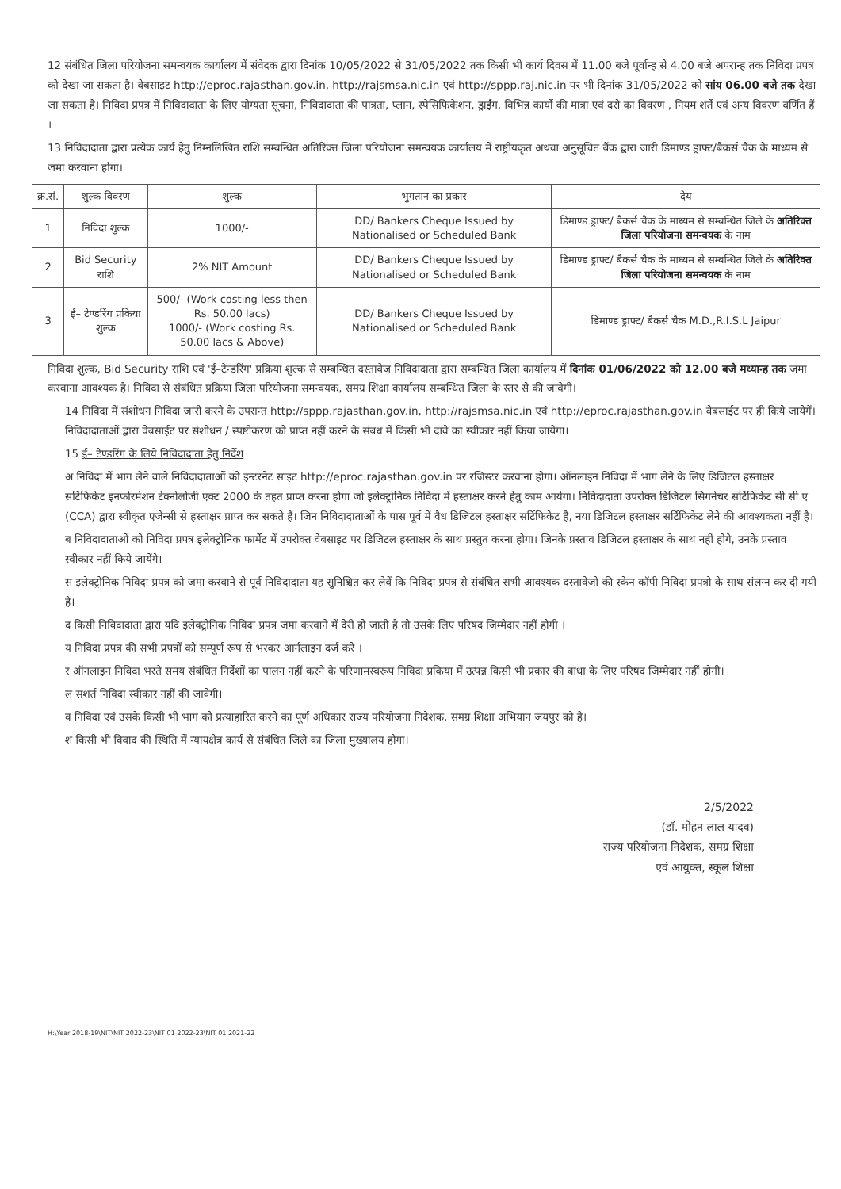12 संबंधित जिला परियोजना समन्वयक कार्यालय में संवेदक द्वारा दिनांक 10/05/2022 से 31/05/2022 तक किसी भी कार्य दिवस में 11.00 बजे पूर्वान्ह से 4.00 बजे अपरान्ह तक निविदा प्रपत्र को देखा जा सकता है। वेबसाइट http://eproc.rajasthan.gov.in, http://rajsmsa.nic.in एवं http://sppp.raj.nic.in पर भी दिनांक 31/05/2022 को सांय 06.00 बजे तक देखा जा सकता है। निविदा प्रपत्र में निविदादाता के लिए योग्यता सूचना, निविदादाता की पात्रता, प्लान, स्पेसिफिकेशन, ड्राईंग, विभिन्न कार्यो की मात्रा एवं दरो का विवरण , नियम शर्ते एवं अन्य विवरण वर्णित हैं ।
13 निविदादाता द्वारा प्रत्येक कार्य हेतु निम्नलिखित राशि सम्बन्धित अतिरिक्त जिला परियोजना समन्वयक कार्यालय में राष्ट्रीयकृत अथवा अनुसूचित बैंक द्वारा जारी डिमाण्ड ड्राफ्ट/बैकर्स चैक के माध्यम से जमा करवाना होगा।
| क्र.सं. | शुल्क विवरण | शुल्क | भुगतान का प्रकार | देय |
| --- | --- | --- | --- | --- |
| 1 | निविदा शुल्क | 1000/- | DD/ Bankers Cheque Issued by Nationalised or Scheduled Bank | डिमाण्ड ड्राफ्ट/ बैकर्स चैक के माध्यम से सम्बन्धित जिले के अतिरिक्त जिला परियोजना समन्वयक के नाम |
| 2 | Bid Security राशि | 2% NIT Amount | DD/ Bankers Cheque Issued by Nationalised or Scheduled Bank | डिमाण्ड ड्राफ्ट/ बैकर्स चैक के माध्यम से सम्बन्धित जिले के अतिरिक्त जिला परियोजना समन्वयक के नाम |
| 3 | ई– टेण्डरिंग प्रकिया शुल्क | 500/- (Work costing less then Rs. 50.00 lacs) 1000/- (Work costing Rs. 50.00 lacs & Above) | DD/ Bankers Cheque Issued by Nationalised or Scheduled Bank | डिमाण्ड ड्राफ्ट/ बैकर्स चैक M.D.,R.I.S.L Jaipur |
निविदा शुल्क, Bid Security राशि एवं 'ई–टेन्डरिंग' प्रक्रिया शुल्क से सम्बन्धित दस्तावेज निविदादाता द्वारा सम्बन्धित जिला कार्यालय में दिनांक 01/06/2022 को 12.00 बजे मध्यान्ह तक जमा करवाना आवश्यक है। निविदा से संबंधित प्रक्रिया जिला परियोजना समन्वयक, समग्र शिक्षा कार्यालय सम्बन्धित जिला के स्तर से की जावेगी।
14 निविदा में संशोधन निविदा जारी करने के उपरान्त http://sppp.rajasthan.gov.in, http://rajsmsa.nic.in एवं http://eproc.rajasthan.gov.in वेबसाईट पर ही किये जायेगें। निविदादाताओं द्वारा वेबसाईट पर संशोधन / स्पष्टीकरण को प्राप्त नहीं करने के संबध में किसी भी दावे का स्वीकार नहीं किया जायेगा।
15 ई– टेण्डरिंग के लिये निविदादाता हेतु निर्देश
अ निविदा में भाग लेने वाले निविदादाताओं को इन्टरनेट साइट http://eproc.rajasthan.gov.in पर रजिस्टर करवाना होगा। ऑनलाइन निविदा में भाग लेने के लिए डिजिटल हस्ताक्षर सर्टिफिकेट इनफोरमेशन टेक्नोलोजी एक्ट 2000 के तहत प्राप्त करना होगा जो इलेक्ट्रोनिक निविदा में हस्ताक्षर करने हेतु काम आयेगा। निविदादाता उपरोक्त डिजिटल सिगनेचर सर्टिफिकेट सी सी ए (CCA) द्वारा स्वीकृत एजेन्सी से हस्ताक्षर प्राप्त कर सकते हैं। जिन निविदादाताओं के पास पूर्व में वैध डिजिटल हस्ताक्षर सर्टिफिकेट है, नया डिजिटल हस्ताक्षर सर्टिफिकेट लेने की आवश्यकता नहीं है।
ब निविदादाताओं को निविदा प्रपत्र इलेक्ट्रोनिक फार्मेट में उपरोक्त वेबसाइट पर डिजिटल हस्ताक्षर के साथ प्रस्तुत करना होगा। जिनके प्रस्ताव डिजिटल हस्ताक्षर के साथ नहीं होगे, उनके प्रस्ताव स्वीकार नहीं किये जायेंगे।
स इलेक्ट्रोनिक निविदा प्रपत्र को जमा करवाने से पूर्व निविदादाता यह सुनिश्चित कर लेवें कि निविदा प्रपत्र से संबंधित सभी आवश्यक दस्तावेजो की स्केन कॉपी निविदा प्रपत्रो के साथ संलग्न कर दी गयी है।
द किसी निविदादाता द्वारा यदि इलेक्ट्रोनिक निविदा प्रपत्र जमा करवाने में देरी हो जाती है तो उसके लिए परिषद जिम्मेदार नहीं होगी ।
य निविदा प्रपत्र की सभी प्रपत्रों को सम्पूर्ण रूप से भरकर आर्नलाइन दर्ज करे ।
र ऑनलाइन निविदा भरते समय संबंधित निर्देशों का पालन नहीं करने के परिणामस्वरूप निविदा प्रकिया में उत्पन्न किसी भी प्रकार की बाधा के लिए परिषद जिम्मेदार नहीं होगी।
ल सशर्त निविदा स्वीकार नहीं की जावेगी।
व निविदा एवं उसके किसी भी भाग को प्रत्याहारित करने का पूर्ण अधिकार राज्य परियोजना निदेशक, समग्र शिक्षा अभियान जयपुर को है।
श किसी भी विवाद की स्थिति में न्यायक्षेत्र कार्य से संबंधित जिले का जिला मुख्यालय होगा।
2/5/2022
(डॉ. मोहन लाल यादव)
राज्य परियोजना निदेशक, समग्र शिक्षा
एवं आयुक्त, स्कूल शिक्षा
H:\Year 2018-19\NIT\NIT 2022-23\NIT 01 2022-23\NIT 01 2021-22